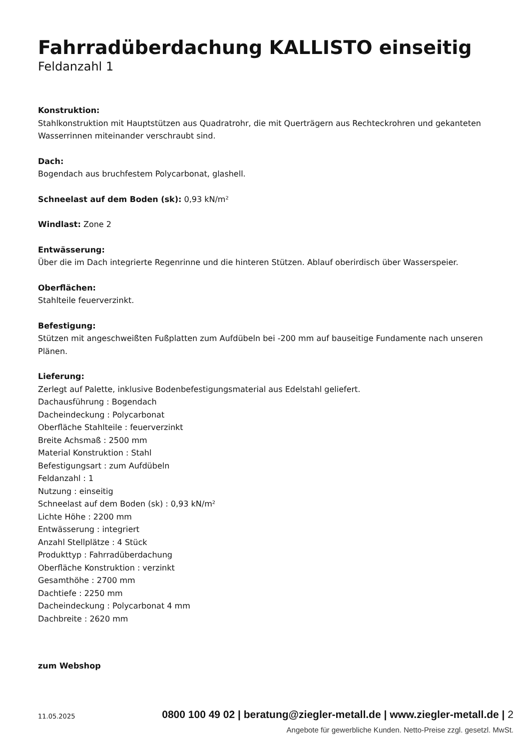Fahrradüberdachung KALLISTO einseitig
Feldanzahl 1
Konstruktion:
Stahlkonstruktion mit Hauptstützen aus Quadratrohr, die mit Querträgern aus Rechteckrohren und gekanteten Wasserrinnen miteinander verschraubt sind.
Dach:
Bogendach aus bruchfestem Polycarbonat, glashell.
Schneelast auf dem Boden (sk): 0,93 kN/m²
Windlast: Zone 2
Entwässerung:
Über die im Dach integrierte Regenrinne und die hinteren Stützen. Ablauf oberirdisch über Wasserspeier.
Oberflächen:
Stahlteile feuerverzinkt.
Befestigung:
Stützen mit angeschweißten Fußplatten zum Aufdübeln bei -200 mm auf bauseitige Fundamente nach unseren Plänen.
Lieferung:
Zerlegt auf Palette, inklusive Bodenbefestigungsmaterial aus Edelstahl geliefert.
Dachausführung : Bogendach
Dacheindeckung : Polycarbonat
Oberfläche Stahlteile : feuerverzinkt
Breite Achsmaß : 2500 mm
Material Konstruktion : Stahl
Befestigungsart : zum Aufdübeln
Feldanzahl : 1
Nutzung : einseitig
Schneelast auf dem Boden (sk) : 0,93 kN/m²
Lichte Höhe : 2200 mm
Entwässerung : integriert
Anzahl Stellplätze : 4 Stück
Produkttyp : Fahrradüberdachung
Oberfläche Konstruktion : verzinkt
Gesamthöhe : 2700 mm
Dachtiefe : 2250 mm
Dacheindeckung : Polycarbonat 4 mm
Dachbreite : 2620 mm
zum Webshop
11.05.2025 0800 100 49 02 | beratung@ziegler-metall.de | www.ziegler-metall.de | 2
Angebote für gewerbliche Kunden. Netto-Preise zzgl. gesetzl. MwSt.